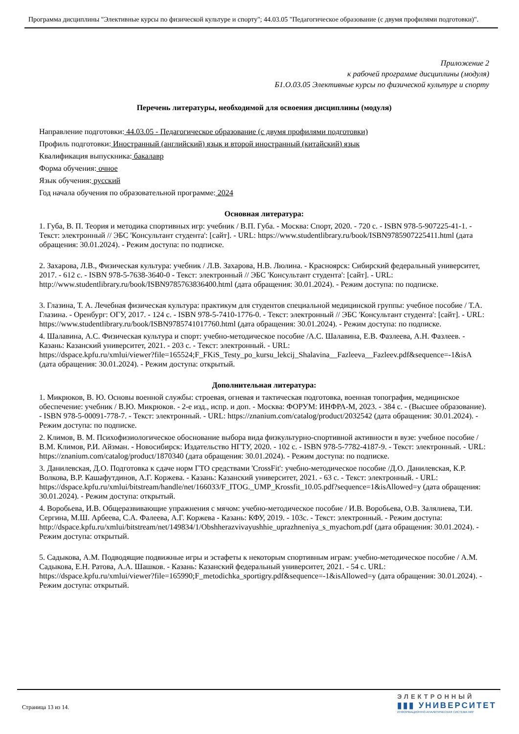Программа дисциплины "Элективные курсы по физической культуре и спорту"; 44.03.05 "Педагогическое образование (с двумя профилями подготовки)".
Приложение 2
к рабочей программе дисциплины (модуля)
Б1.О.03.05 Элективные курсы по физической культуре и спорту
Перечень литературы, необходимой для освоения дисциплины (модуля)
Направление подготовки: 44.03.05 - Педагогическое образование (с двумя профилями подготовки)
Профиль подготовки: Иностранный (английский) язык и второй иностранный (китайский) язык
Квалификация выпускника: бакалавр
Форма обучения: очное
Язык обучения: русский
Год начала обучения по образовательной программе: 2024
Основная литература:
1. Губа, В. П. Теория и методика спортивных игр: учебник / В.П. Губа. - Москва: Спорт, 2020. - 720 с. - ISBN 978-5-907225-41-1. - Текст: электронный // ЭБС 'Консультант студента': [сайт]. - URL: https://www.studentlibrary.ru/book/ISBN9785907225411.html (дата обращения: 30.01.2024). - Режим доступа: по подписке.
2. Захарова, Л.В., Физическая культура: учебник / Л.В. Захарова, Н.В. Люлина. - Красноярск: Сибирский федеральный университет, 2017. - 612 с. - ISBN 978-5-7638-3640-0 - Текст: электронный // ЭБС 'Консультант студента': [сайт]. - URL: http://www.studentlibrary.ru/book/ISBN9785763836400.html (дата обращения: 30.01.2024). - Режим доступа: по подписке.
3. Глазина, Т. А. Лечебная физическая культура: практикум для студентов специальной медицинской группы: учебное пособие / Т.А. Глазина. - Оренбург: ОГУ, 2017. - 124 с. - ISBN 978-5-7410-1776-0. - Текст: электронный // ЭБС 'Консультант студента': [сайт]. - URL: https://www.studentlibrary.ru/book/ISBN9785741017760.html (дата обращения: 30.01.2024). - Режим доступа: по подписке.
4. Шалавина, А.С. Физическая культура и спорт: учебно-методическое пособие /А.С. Шалавина, Е.В. Фазлеева, А.Н. Фазлеев. - Казань: Казанский университет, 2021. - 203 с. - Текст: электронный. - URL: https://dspace.kpfu.ru/xmlui/viewer?file=165524;F_FKiS_Testy_po_kursu_lekcij_Shalavina__Fazleeva__Fazleev.pdf&sequence=-1&isA (дата обращения: 30.01.2024). - Режим доступа: открытый.
Дополнительная литература:
1. Микрюков, В. Ю. Основы военной службы: строевая, огневая и тактическая подготовка, военная топография, медицинское обеспечение: учебник / В.Ю. Микрюков. - 2-е изд., испр. и доп. - Москва: ФОРУМ: ИНФРА-М, 2023. - 384 с. - (Высшее образование). - ISBN 978-5-00091-778-7. - Текст: электронный. - URL: https://znanium.com/catalog/product/2032542 (дата обращения: 30.01.2024). - Режим доступа: по подписке.
2. Климов, В. М. Психофизиологическое обоснование выбора вида физкультурно-спортивной активности в вузе: учебное пособие / В.М. Климов, Р.И. Айзман. - Новосибирск: Издательство НГТУ, 2020. - 102 с. - ISBN 978-5-7782-4187-9. - Текст: электронный. - URL: https://znanium.com/catalog/product/1870340 (дата обращения: 30.01.2024). - Режим доступа: по подписке.
3. Данилевская, Д.О. Подготовка к сдаче норм ГТО средствами 'CrossFit': учебно-методическое пособие /Д.О. Данилевская, К.Р. Волкова, В.Р. Кашафутдинов, А.Г. Коржева. - Казань: Казанский университет, 2021. - 63 с. - Текст: электронный. - URL: https://dspace.kpfu.ru/xmlui/bitstream/handle/net/166033/F_ITOG._UMP_Krossfit_10.05.pdf?sequence=1&isAllowed=y (дата обращения: 30.01.2024). - Режим доступа: открытый.
4. Воробьева, И.В. Общеразвивающие упражнения с мячом: учебно-методическое пособие / И.В. Воробьева, О.В. Залялиева, Т.И. Сергина, М.Ш. Арбеева, С.А. Фалеева, А.Г. Коржева - Казань: КФУ, 2019. - 103с. - Текст: электронный. - Режим доступа: http://dspace.kpfu.ru/xmlui/bitstream/net/149834/1/Obshherazvivayushhie_uprazhneniya_s_myachom.pdf (дата обращения: 30.01.2024). - Режим доступа: открытый.
5. Садыкова, А.М. Подводящие подвижные игры и эстафеты к некоторым спортивным играм: учебно-методическое пособие / А.М. Садыкова, Е.Н. Ратова, А.А. Шашков. - Казань: Казанский федеральный университет, 2021. - 54 с. URL: https://dspace.kpfu.ru/xmlui/viewer?file=165990;F_metodichka_sportigry.pdf&sequence=-1&isAllowed=y (дата обращения: 30.01.2024). - Режим доступа: открытый.
Страница 13 из 14.
ЭЛЕКТРОННЫЙ
▮▮▮ УНИВЕРСИТЕТ
ИНФОРМАЦИОННО-АНАЛИТИЧЕСКАЯ СИСТЕМА КФУ